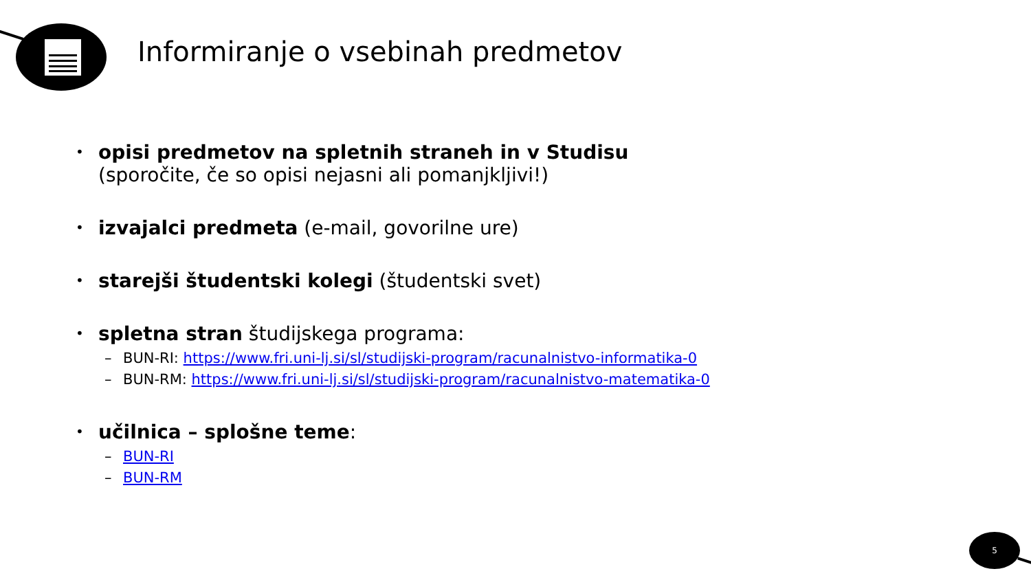Informiranje o vsebinah predmetov
•
opisi predmetov na spletnih straneh in v Studisu
(sporočite, če so opisi nejasni ali pomanjkljivi!)
•
izvajalci predmeta (e-mail, govorilne ure)
•
starejši študentski kolegi (študentski svet)
•
spletna stran študijskega programa:
– BUN-RI: https://www.fri.uni-lj.si/sl/studijski-program/racunalnistvo-informatika-0
– BUN-RM: https://www.fri.uni-lj.si/sl/studijski-program/racunalnistvo-matematika-0
•
učilnica – splošne teme:
– BUN-RI
– BUN-RM
5